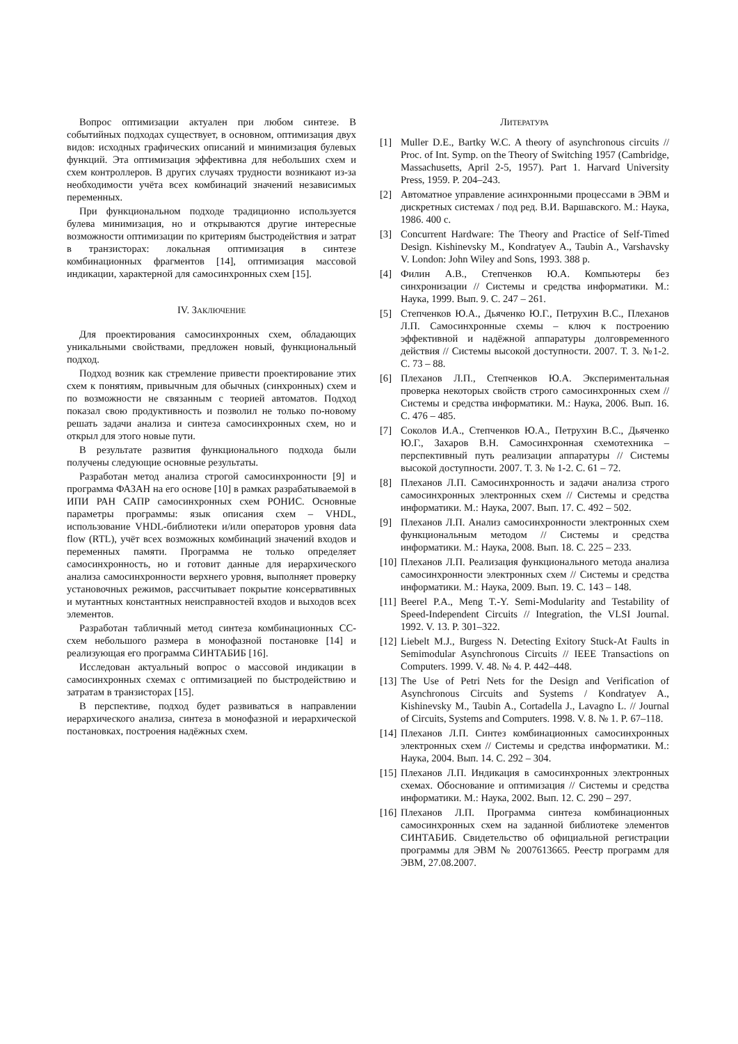Вопрос оптимизации актуален при любом синтезе. В событийных подходах существует, в основном, оптимизация двух видов: исходных графических описаний и минимизация булевых функций. Эта оптимизация эффективна для небольших схем и схем контроллеров. В других случаях трудности возникают из-за необходимости учёта всех комбинаций значений независимых переменных.
При функциональном подходе традиционно используется булева минимизация, но и открываются другие интересные возможности оптимизации по критериям быстродействия и затрат в транзисторах: локальная оптимизация в синтезе комбинационных фрагментов [14], оптимизация массовой индикации, характерной для самосинхронных схем [15].
IV. ЗАКЛЮЧЕНИЕ
Для проектирования самосинхронных схем, обладающих уникальными свойствами, предложен новый, функциональный подход.
Подход возник как стремление привести проектирование этих схем к понятиям, привычным для обычных (синхронных) схем и по возможности не связанным с теорией автоматов. Подход показал свою продуктивность и позволил не только по-новому решать задачи анализа и синтеза самосинхронных схем, но и открыл для этого новые пути.
В результате развития функционального подхода были получены следующие основные результаты.
Разработан метод анализа строгой самосинхронности [9] и программа ФАЗАН на его основе [10] в рамках разрабатываемой в ИПИ РАН САПР самосинхронных схем РОНИС. Основные параметры программы: язык описания схем – VHDL, использование VHDL-библиотеки и/или операторов уровня data flow (RTL), учёт всех возможных комбинаций значений входов и переменных памяти. Программа не только определяет самосинхронность, но и готовит данные для иерархического анализа самосинхронности верхнего уровня, выполняет проверку установочных режимов, рассчитывает покрытие консервативных и мутантных константных неисправностей входов и выходов всех элементов.
Разработан табличный метод синтеза комбинационных СС-схем небольшого размера в монофазной постановке [14] и реализующая его программа СИНТАБИБ [16].
Исследован актуальный вопрос о массовой индикации в самосинхронных схемах с оптимизацией по быстродействию и затратам в транзисторах [15].
В перспективе, подход будет развиваться в направлении иерархического анализа, синтеза в монофазной и иерархической постановках, построения надёжных схем.
ЛИТЕРАТУРА
[1] Muller D.E., Bartky W.C. A theory of asynchronous circuits // Proc. of Int. Symp. on the Theory of Switching 1957 (Cambridge, Massachusetts, April 2-5, 1957). Part 1. Harvard University Press, 1959. P. 204–243.
[2] Автоматное управление асинхронными процессами в ЭВМ и дискретных системах / под ред. В.И. Варшавского. М.: Наука, 1986. 400 с.
[3] Concurrent Hardware: The Theory and Practice of Self-Timed Design. Kishinevsky M., Kondratyev A., Taubin A., Varshavsky V. London: John Wiley and Sons, 1993. 388 p.
[4] Филин А.В., Степченков Ю.А. Компьютеры без синхронизации // Системы и средства информатики. М.: Наука, 1999. Вып. 9. С. 247 – 261.
[5] Степченков Ю.А., Дьяченко Ю.Г., Петрухин В.С., Плеханов Л.П. Самосинхронные схемы – ключ к построению эффективной и надёжной аппаратуры долговременного действия // Системы высокой доступности. 2007. Т. 3. №1-2. С. 73 – 88.
[6] Плеханов Л.П., Степченков Ю.А. Экспериментальная проверка некоторых свойств строго самосинхронных схем // Системы и средства информатики. М.: Наука, 2006. Вып. 16. С. 476 – 485.
[7] Соколов И.А., Степченков Ю.А., Петрухин В.С., Дьяченко Ю.Г., Захаров В.Н. Самосинхронная схемотехника – перспективный путь реализации аппаратуры // Системы высокой доступности. 2007. Т. 3. № 1-2. С. 61 – 72.
[8] Плеханов Л.П. Самосинхронность и задачи анализа строго самосинхронных электронных схем // Системы и средства информатики. М.: Наука, 2007. Вып. 17. С. 492 – 502.
[9] Плеханов Л.П. Анализ самосинхронности электронных схем функциональным методом // Системы и средства информатики. М.: Наука, 2008. Вып. 18. С. 225 – 233.
[10] Плеханов Л.П. Реализация функционального метода анализа самосинхронности электронных схем // Системы и средства информатики. М.: Наука, 2009. Вып. 19. С. 143 – 148.
[11] Beerel P.A., Meng T.-Y. Semi-Modularity and Testability of Speed-Independent Circuits // Integration, the VLSI Journal. 1992. V. 13. P. 301–322.
[12] Liebelt M.J., Burgess N. Detecting Exitory Stuck-At Faults in Semimodular Asynchronous Circuits // IEEE Transactions on Computers. 1999. V. 48. № 4. P. 442–448.
[13] The Use of Petri Nets for the Design and Verification of Asynchronous Circuits and Systems / Kondratyev A., Kishinevsky M., Taubin A., Cortadella J., Lavagno L. // Journal of Circuits, Systems and Computers. 1998. V. 8. № 1. P. 67–118.
[14] Плеханов Л.П. Синтез комбинационных самосинхронных электронных схем // Системы и средства информатики. М.: Наука, 2004. Вып. 14. С. 292 – 304.
[15] Плеханов Л.П. Индикация в самосинхронных электронных схемах. Обоснование и оптимизация // Системы и средства информатики. М.: Наука, 2002. Вып. 12. С. 290 – 297.
[16] Плеханов Л.П. Программа синтеза комбинационных самосинхронных схем на заданной библиотеке элементов СИНТАБИБ. Свидетельство об официальной регистрации программы для ЭВМ № 2007613665. Реестр программ для ЭВМ, 27.08.2007.